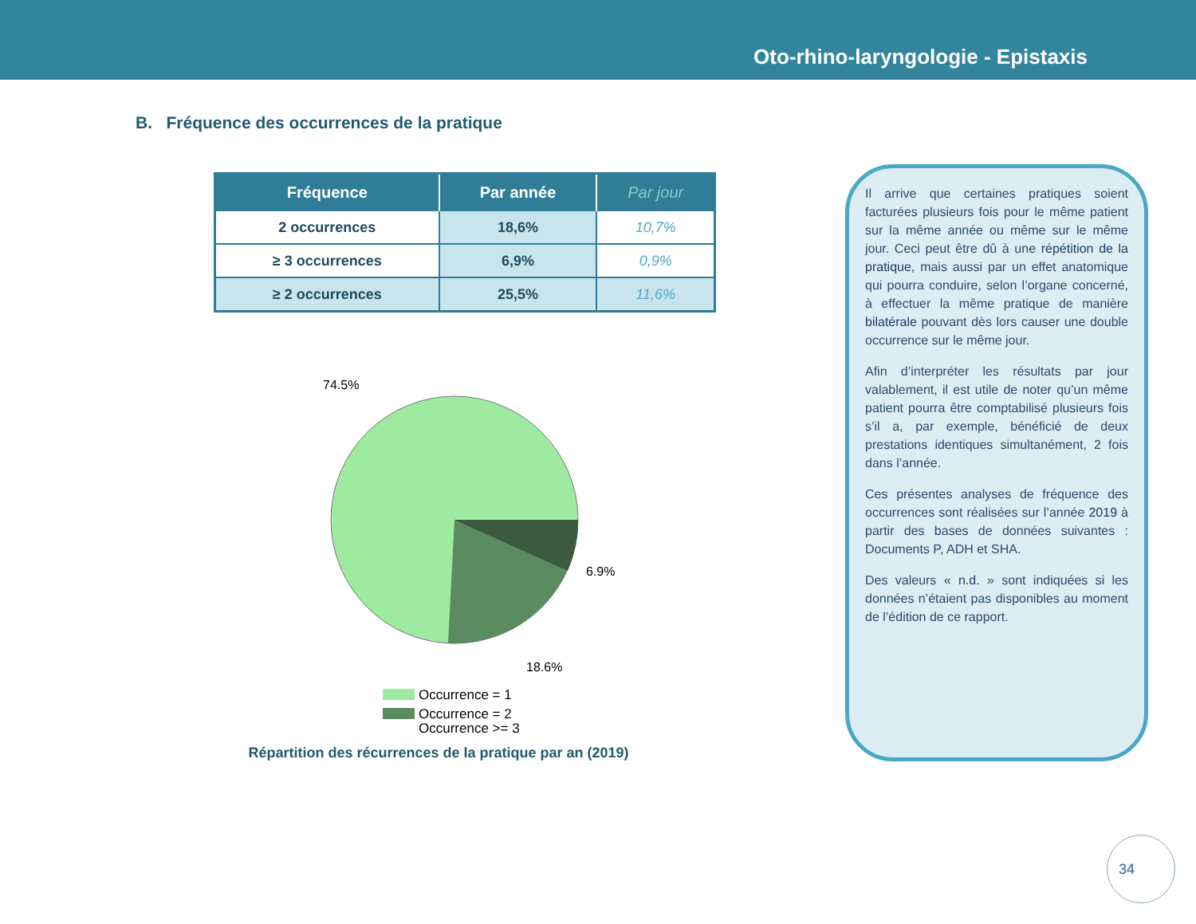Oto-rhino-laryngologie - Epistaxis
B. Fréquence des occurrences de la pratique
| Fréquence | Par année | Par jour |
| --- | --- | --- |
| 2 occurrences | 18,6% | 10,7% |
| ≥ 3 occurrences | 6,9% | 0,9% |
| ≥ 2 occurrences | 25,5% | 11,6% |
74.5%
6.9%
18.6%
Occurrence = 1
Occurrence = 2
Occurrence >= 3
Répartition des récurrences de la pratique par an (2019)
Il arrive que certaines pratiques soient facturées plusieurs fois pour le même patient sur la même année ou même sur le même jour. Ceci peut être dû à une répétition de la pratique, mais aussi par un effet anatomique qui pourra conduire, selon l’organe concerné, à effectuer la même pratique de manière bilatérale pouvant dès lors causer une double occurrence sur le même jour.
Afin d’interpréter les résultats par jour valablement, il est utile de noter qu’un même patient pourra être comptabilisé plusieurs fois s’il a, par exemple, bénéficié de deux prestations identiques simultanément, 2 fois dans l’année.
Ces présentes analyses de fréquence des occurrences sont réalisées sur l’année 2019 à partir des bases de données suivantes : Documents P, ADH et SHA.
Des valeurs « n.d. » sont indiquées si les données n’étaient pas disponibles au moment de l’édition de ce rapport.
34